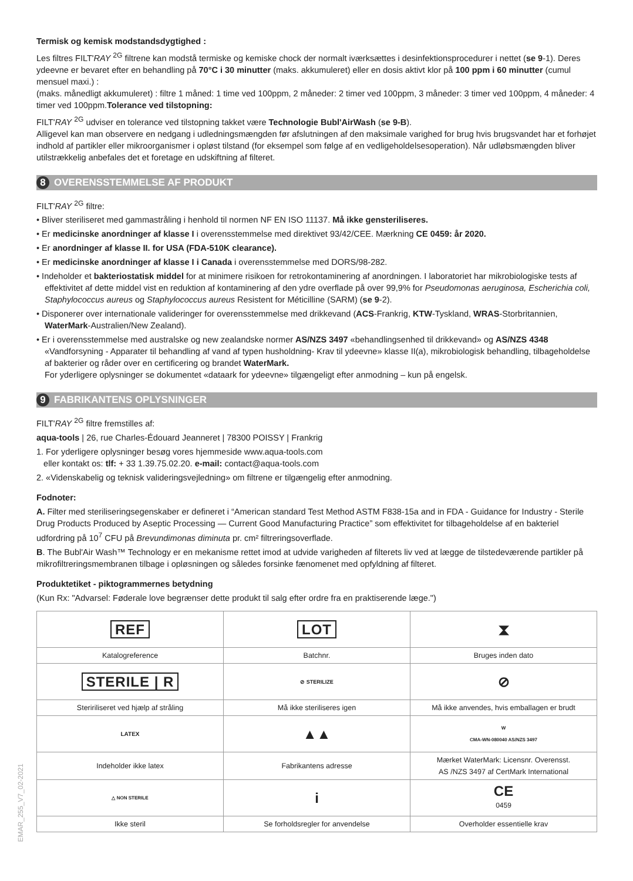Termisk og kemisk modstandsdygtighed :
Les filtres FILT'RAY <sup>2G</sup> filtrene kan modstå termiske og kemiske chock der normalt iværksættes i desinfektionsprocedurer i nettet (se 9-1). Deres ydeevne er bevaret efter en behandling på 70°C i 30 minutter (maks. akkumuleret) eller en dosis aktivt klor på 100 ppm i 60 minutter (cumul mensuel maxi.) :
(maks. månedligt akkumuleret) : filtre 1 måned: 1 time ved 100ppm, 2 måneder: 2 timer ved 100ppm, 3 måneder: 3 timer ved 100ppm, 4 måneder: 4 timer ved 100ppm.Tolerance ved tilstopning:
FILT'RAY <sup>2G</sup> udviser en tolerance ved tilstopning takket være Technologie Bubl'AirWash (se 9-B).
Alligevel kan man observere en nedgang i udledningsmængden før afslutningen af den maksimale varighed for brug hvis brugsvandet har et forhøjet indhold af partikler eller mikroorganismer i opløst tilstand (for eksempel som følge af en vedligeholdelsesoperation). Når udløbsmængden bliver utilstrækkelig anbefales det et foretage en udskiftning af filteret.
8 OVERENSSTEMMELSE AF PRODUKT
FILT'RAY <sup>2G</sup> filtre:
• Bliver steriliseret med gammastråling i henhold til normen NF EN ISO 11137. Må ikke gensteriliseres.
• Er medicinske anordninger af klasse I i overensstemmelse med direktivet 93/42/CEE. Mærkning CE 0459: år 2020.
• Er anordninger af klasse II. for USA (FDA-510K clearance).
• Er medicinske anordninger af klasse I i Canada i overensstemmelse med DORS/98-282.
• Indeholder et bakteriostatisk middel for at minimere risikoen for retrokontaminering af anordningen. I laboratoriet har mikrobiologiske tests af effektivitet af dette middel vist en reduktion af kontaminering af den ydre overflade på over 99,9% for Pseudomonas aeruginosa, Escherichia coli, Staphylococcus aureus og Staphylococcus aureus Resistent for Méticilline (SARM) (se 9-2).
• Disponerer over internationale valideringer for overensstemmelse med drikkevand (ACS-Frankrig, KTW-Tyskland, WRAS-Storbritannien, WaterMark-Australien/New Zealand).
• Er i overensstemmelse med australske og new zealandske normer AS/NZS 3497 «behandlingsenhed til drikkevand» og AS/NZS 4348 «Vandforsyning - Apparater til behandling af vand af typen husholdning- Krav til ydeevne» klasse II(a), mikrobiologisk behandling, tilbageholdelse af bakterier og råder over en certificering og brandet WaterMark.
For yderligere oplysninger se dokumentet «dataark for ydeevne» tilgængeligt efter anmodning – kun på engelsk.
9 FABRIKANTENS OPLYSNINGER
FILT'RAY <sup>2G</sup> filtre fremstilles af:
aqua-tools | 26, rue Charles-Édouard Jeanneret | 78300 POISSY | Frankrig
1. For yderligere oplysninger besøg vores hjemmeside www.aqua-tools.com
eller kontakt os: tlf: + 33 1.39.75.02.20. e-mail: contact@aqua-tools.com
2. «Videnskabelig og teknisk valideringsvejledning» om filtrene er tilgængelig efter anmodning.
Fodnoter:
A. Filter med steriliseringsegenskaber er defineret i “American standard Test Method ASTM F838-15a and in FDA - Guidance for Industry - Sterile Drug Products Produced by Aseptic Processing — Current Good Manufacturing Practice” som effektivitet for tilbageholdelse af en bakteriel udfordring på 10<sup>7</sup> CFU på Brevundimonas diminuta pr. cm² filtreringsoverflade.
B. The Bubl'Air Wash™ Technology er en mekanisme rettet imod at udvide varigheden af filterets liv ved at lægge de tilstedeværende partikler på mikrofiltreringsmembranen tilbage i opløsningen og således forsinke fænomenet med opfyldning af filteret.
Produktetiket - piktogrammernes betydning
(Kun Rx: "Advarsel: Føderale love begrænser dette produkt til salg efter ordre fra en praktiserende læge.")
| REF | LOT | ⧗ |
| Katalogreference | Batchnr. | Bruges inden dato |
| STERILE / R | ⊘ STERILIZE | ⊘ |
| Steririliseret ved hjælp af stråling | Må ikke steriliseres igen | Må ikke anvendes, hvis emballagen er brudt |
| LATEX | ▲▲ | W CMA-WN-080040 AS/NZS 3497 |
| Indeholder ikke latex | Fabrikantens adresse | Mærket WaterMark: Licensnr. Overensst. AS /NZS 3497 af CertMark International |
| △ NON STERILE | i | CE 0459 |
| Ikke steril | Se forholdsregler for anvendelse | Overholder essentielle krav |
EMAR_255_V7_02-2021